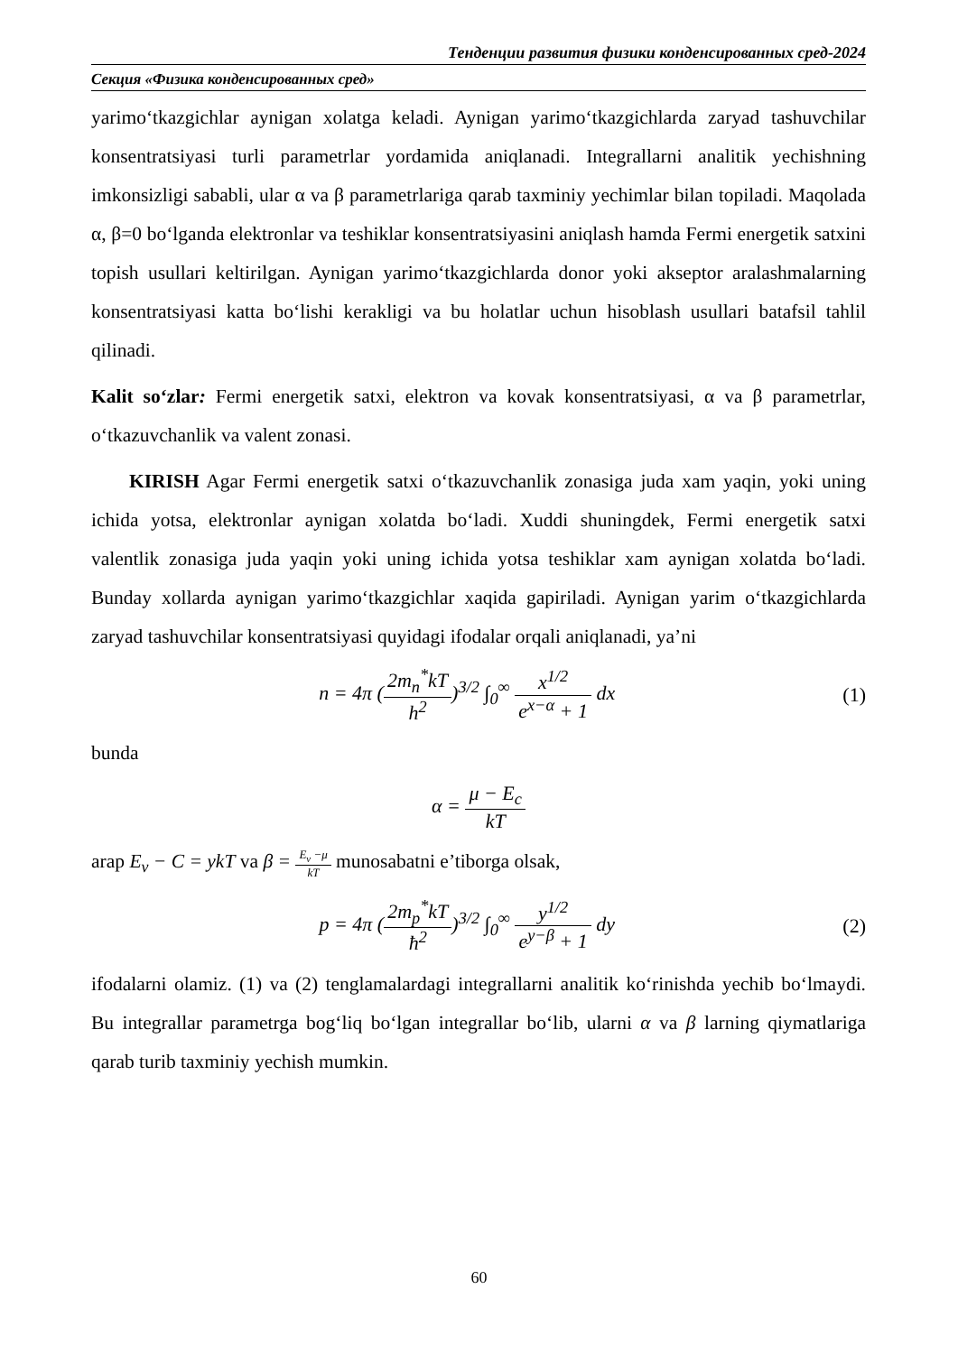Тенденции развития физики конденсированных сред-2024
Секция «Физика конденсированных сред»
yarimo‘tkazgichlar aynigan xolatga keladi. Aynigan yarimo‘tkazgichlarda zaryad tashuvchilar konsentratsiyasi turli parametrlar yordamida aniqlanadi. Integrallarni analitik yechishning imkonsizligi sababli, ular α va β parametrlariga qarab taxminiy yechimlar bilan topiladi. Maqolada α, β=0 bo‘lganda elektronlar va teshiklar konsentratsiyasini aniqlash hamda Fermi energetik satxini topish usullari keltirilgan. Aynigan yarimo‘tkazgichlarda donor yoki akseptor aralashmalarning konsentratsiyasi katta bo‘lishi kerakligi va bu holatlar uchun hisoblash usullari batafsil tahlil qilinadi.
Kalit so‘zlar: Fermi energetik satxi, elektron va kovak konsentratsiyasi, α va β parametrlar, o‘tkazuvchanlik va valent zonasi.
KIRISH Agar Fermi energetik satxi o‘tkazuvchanlik zonasiga juda xam yaqin, yoki uning ichida yotsa, elektronlar aynigan xolatda bo‘ladi. Xuddi shuningdek, Fermi energetik satxi valentlik zonasiga juda yaqin yoki uning ichida yotsa teshiklar xam aynigan xolatda bo‘ladi. Bunday xollarda aynigan yarimo‘tkazgichlar xaqida gapiriladi. Aynigan yarim o‘tkazgichlarda zaryad tashuvchilar konsentratsiyasi quyidagi ifodalar orqali aniqlanadi, ya’ni
n = 4π (2m<sub>n</sub><sup>*</sup>kT h<sup>2</sup>)<sup>3/2</sup> ∫<sub>0</sub><sup>∞</sup> x<sup>1/2</sup> e<sup>x−α</sup> + 1 dx
(1)
bunda
α = μ − E<sub>c</sub> kT
arap E<sub>v</sub> − C = ykT va β = E<sub>v</sub> −μ kT munosabatni e’tiborga olsak,
p = 4π (2m<sub>p</sub><sup>*</sup>kT ħ<sup>2</sup>)<sup>3/2</sup> ∫<sub>0</sub><sup>∞</sup> y<sup>1/2</sup> e<sup>y−β</sup> + 1 dy
(2)
ifodalarni olamiz. (1) va (2) tenglamalardagi integrallarni analitik ko‘rinishda yechib bo‘lmaydi. Bu integrallar parametrga bog‘liq bo‘lgan integrallar bo‘lib, ularni α va β larning qiymatlariga qarab turib taxminiy yechish mumkin.
60